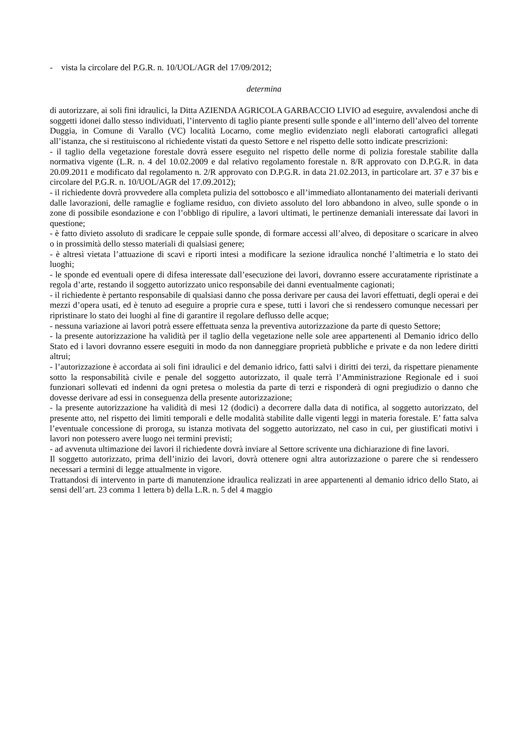- vista la circolare del P.G.R. n. 10/UOL/AGR del 17/09/2012;
determina
di autorizzare, ai soli fini idraulici, la Ditta AZIENDA AGRICOLA GARBACCIO LIVIO ad eseguire, avvalendosi anche di soggetti idonei dallo stesso individuati, l’intervento di taglio piante presenti sulle sponde e all’interno dell’alveo del torrente Duggia, in Comune di Varallo (VC) località Locarno, come meglio evidenziato negli elaborati cartografici allegati all’istanza, che si restituiscono al richiedente vistati da questo Settore e nel rispetto delle sotto indicate prescrizioni:
- il taglio della vegetazione forestale dovrà essere eseguito nel rispetto delle norme di polizia forestale stabilite dalla normativa vigente (L.R. n. 4 del 10.02.2009 e dal relativo regolamento forestale n. 8/R approvato con D.P.G.R. in data 20.09.2011 e modificato dal regolamento n. 2/R approvato con D.P.G.R. in data 21.02.2013, in particolare art. 37 e 37 bis e circolare del P.G.R. n. 10/UOL/AGR del 17.09.2012);
- il richiedente dovrà provvedere alla completa pulizia del sottobosco e all’immediato allontanamento dei materiali derivanti dalle lavorazioni, delle ramaglie e fogliame residuo, con divieto assoluto del loro abbandono in alveo, sulle sponde o in zone di possibile esondazione e con l’obbligo di ripulire, a lavori ultimati, le pertinenze demaniali interessate dai lavori in questione;
- è fatto divieto assoluto di sradicare le ceppaie sulle sponde, di formare accessi all’alveo, di depositare o scaricare in alveo o in prossimità dello stesso materiali di qualsiasi genere;
- è altresì vietata l’attuazione di scavi e riporti intesi a modificare la sezione idraulica nonché l’altimetria e lo stato dei luoghi;
- le sponde ed eventuali opere di difesa interessate dall’esecuzione dei lavori, dovranno essere accuratamente ripristinate a regola d’arte, restando il soggetto autorizzato unico responsabile dei danni eventualmente cagionati;
- il richiedente è pertanto responsabile di qualsiasi danno che possa derivare per causa dei lavori effettuati, degli operai e dei mezzi d’opera usati, ed è tenuto ad eseguire a proprie cura e spese, tutti i lavori che si rendessero comunque necessari per ripristinare lo stato dei luoghi al fine di garantire il regolare deflusso delle acque;
- nessuna variazione ai lavori potrà essere effettuata senza la preventiva autorizzazione da parte di questo Settore;
- la presente autorizzazione ha validità per il taglio della vegetazione nelle sole aree appartenenti al Demanio idrico dello Stato ed i lavori dovranno essere eseguiti in modo da non danneggiare proprietà pubbliche e private e da non ledere diritti altrui;
- l’autorizzazione è accordata ai soli fini idraulici e del demanio idrico, fatti salvi i diritti dei terzi, da rispettare pienamente sotto la responsabilità civile e penale del soggetto autorizzato, il quale terrà l’Amministrazione Regionale ed i suoi funzionari sollevati ed indenni da ogni pretesa o molestia da parte di terzi e risponderà di ogni pregiudizio o danno che dovesse derivare ad essi in conseguenza della presente autorizzazione;
- la presente autorizzazione ha validità di mesi 12 (dodici) a decorrere dalla data di notifica, al soggetto autorizzato, del presente atto, nel rispetto dei limiti temporali e delle modalità stabilite dalle vigenti leggi in materia forestale. E’ fatta salva l’eventuale concessione di proroga, su istanza motivata del soggetto autorizzato, nel caso in cui, per giustificati motivi i lavori non potessero avere luogo nei termini previsti;
- ad avvenuta ultimazione dei lavori il richiedente dovrà inviare al Settore scrivente una dichiarazione di fine lavori.
Il soggetto autorizzato, prima dell’inizio dei lavori, dovrà ottenere ogni altra autorizzazione o parere che si rendessero necessari a termini di legge attualmente in vigore.
Trattandosi di intervento in parte di manutenzione idraulica realizzati in aree appartenenti al demanio idrico dello Stato, ai sensi dell’art. 23 comma 1 lettera b) della L.R. n. 5 del 4 maggio